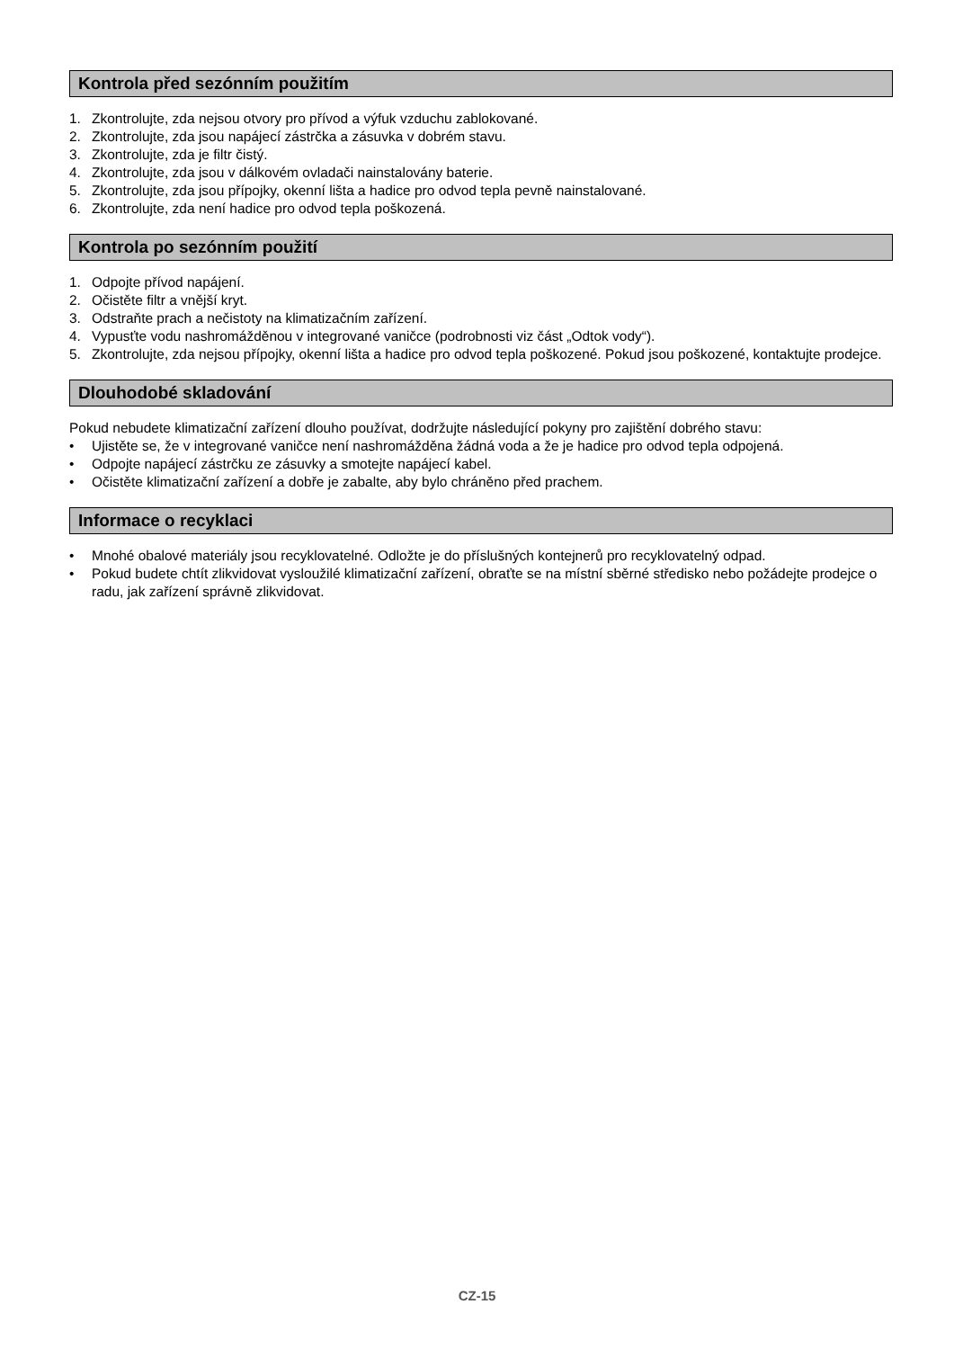Kontrola před sezónním použitím
1. Zkontrolujte, zda nejsou otvory pro přívod a výfuk vzduchu zablokované.
2. Zkontrolujte, zda jsou napájecí zástrčka a zásuvka v dobrém stavu.
3. Zkontrolujte, zda je filtr čistý.
4. Zkontrolujte, zda jsou v dálkovém ovladači nainstalovány baterie.
5. Zkontrolujte, zda jsou přípojky, okenní lišta a hadice pro odvod tepla pevně nainstalované.
6. Zkontrolujte, zda není hadice pro odvod tepla poškozená.
Kontrola po sezónním použití
1. Odpojte přívod napájení.
2. Očistěte filtr a vnější kryt.
3. Odstraňte prach a nečistoty na klimatizačním zařízení.
4. Vypusťte vodu nashromážděnou v integrované vaničce (podrobnosti viz část „Odtok vody“).
5. Zkontrolujte, zda nejsou přípojky, okenní lišta a hadice pro odvod tepla poškozené. Pokud jsou poškozené, kontaktujte prodejce.
Dlouhodobé skladování
Pokud nebudete klimatizační zařízení dlouho používat, dodržujte následující pokyny pro zajištění dobrého stavu:
• Ujistěte se, že v integrované vaničce není nashromážděna žádná voda a že je hadice pro odvod tepla odpojená.
• Odpojte napájecí zástrčku ze zásuvky a smotejte napájecí kabel.
• Očistěte klimatizační zařízení a dobře je zabalte, aby bylo chráněno před prachem.
Informace o recyklaci
• Mnohé obalové materiály jsou recyklovatelné. Odložte je do příslušných kontejnerů pro recyklovatelný odpad.
• Pokud budete chtít zlikvidovat vysloužilé klimatizační zařízení, obraťte se na místní sběrné středisko nebo požádejte prodejce o radu, jak zařízení správně zlikvidovat.
CZ-15